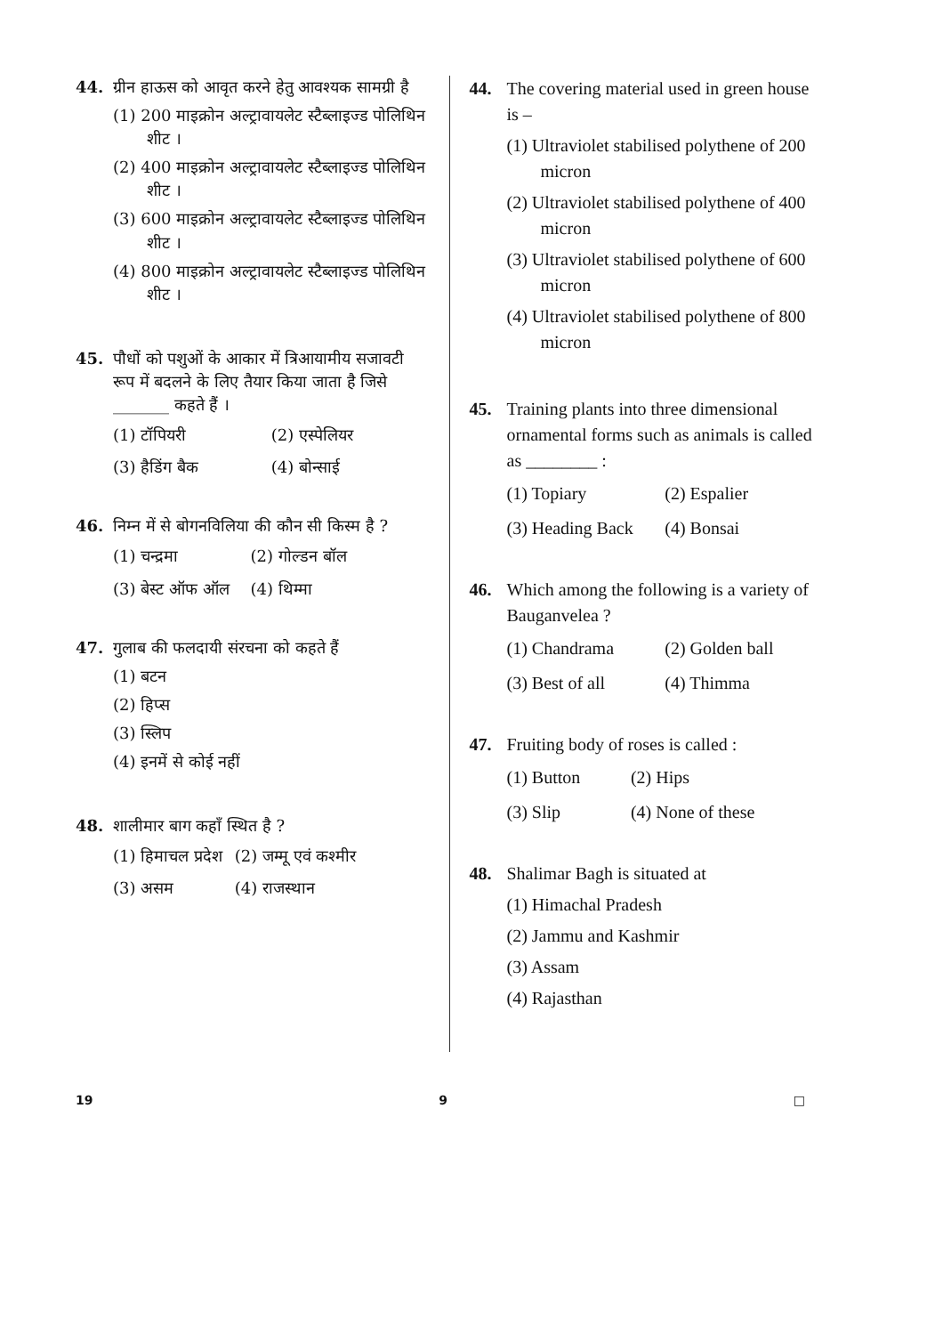44. ग्रीन हाऊस को आवृत करने हेतु आवश्यक सामग्री है
(1) 200 माइक्रोन अल्ट्रावायलेट स्टैब्लाइज्ड पोलिथिन शीट ।
(2) 400 माइक्रोन अल्ट्रावायलेट स्टैब्लाइज्ड पोलिथिन शीट ।
(3) 600 माइक्रोन अल्ट्रावायलेट स्टैब्लाइज्ड पोलिथिन शीट ।
(4) 800 माइक्रोन अल्ट्रावायलेट स्टैब्लाइज्ड पोलिथिन शीट ।
45. पौधों को पशुओं के आकार में त्रिआयामीय सजावटी रूप में बदलने के लिए तैयार किया जाता है जिसे _______ कहते हैं ।
(1) टॉपियरी (2) एस्पेलियर (3) हैडिंग बैक (4) बोन्साई
46. निम्न में से बोगनविलिया की कौन सी किस्म है ?
(1) चन्द्रमा (2) गोल्डन बॉल (3) बेस्ट ऑफ ऑल (4) थिम्मा
47. गुलाब की फलदायी संरचना को कहते हैं
(1) बटन
(2) हिप्स
(3) स्लिप
(4) इनमें से कोई नहीं
48. शालीमार बाग कहाँ स्थित है ?
(1) हिमाचल प्रदेश (2) जम्मू एवं कश्मीर (3) असम (4) राजस्थान
44. The covering material used in green house is –
(1) Ultraviolet stabilised polythene of 200 micron
(2) Ultraviolet stabilised polythene of 400 micron
(3) Ultraviolet stabilised polythene of 600 micron
(4) Ultraviolet stabilised polythene of 800 micron
45. Training plants into three dimensional ornamental forms such as animals is called as ________ :
(1) Topiary (2) Espalier (3) Heading Back (4) Bonsai
46. Which among the following is a variety of Bauganvelea ?
(1) Chandrama (2) Golden ball (3) Best of all (4) Thimma
47. Fruiting body of roses is called :
(1) Button (2) Hips (3) Slip (4) None of these
48. Shalimar Bagh is situated at
(1) Himachal Pradesh
(2) Jammu and Kashmir
(3) Assam
(4) Rajasthan
19 9 □